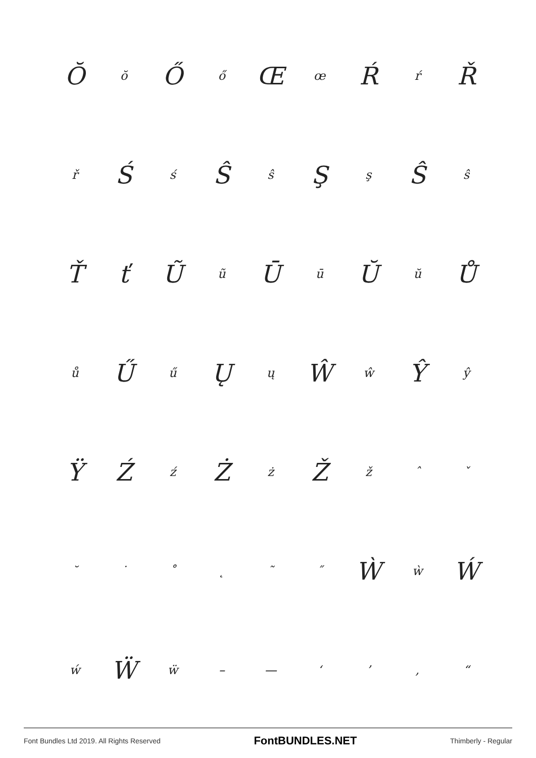Ŏŏ Ő ő Œ œ Ŕ ŕ Ř
ř Ś ś Ŝ ŝ Ş ş Ŝ ŝ
Ťť Ũ ũ Ū ū Ŭ ŭ Ů
ů Ű ű Ų ų Ŵ ŵ Ŷ ŷ
Ÿ Ź ź Ż ż Ž žˆˇ
˘ ˙ ˚ ˛ ˜ ˝ Ẁ ẁ Ẃ
ẃ Ẅ ẅ – — ‘’ ‚ “
Font Bundles Ltd 2019. All Rights Reserved FontBUNDLES.NET Thimberly - Regular